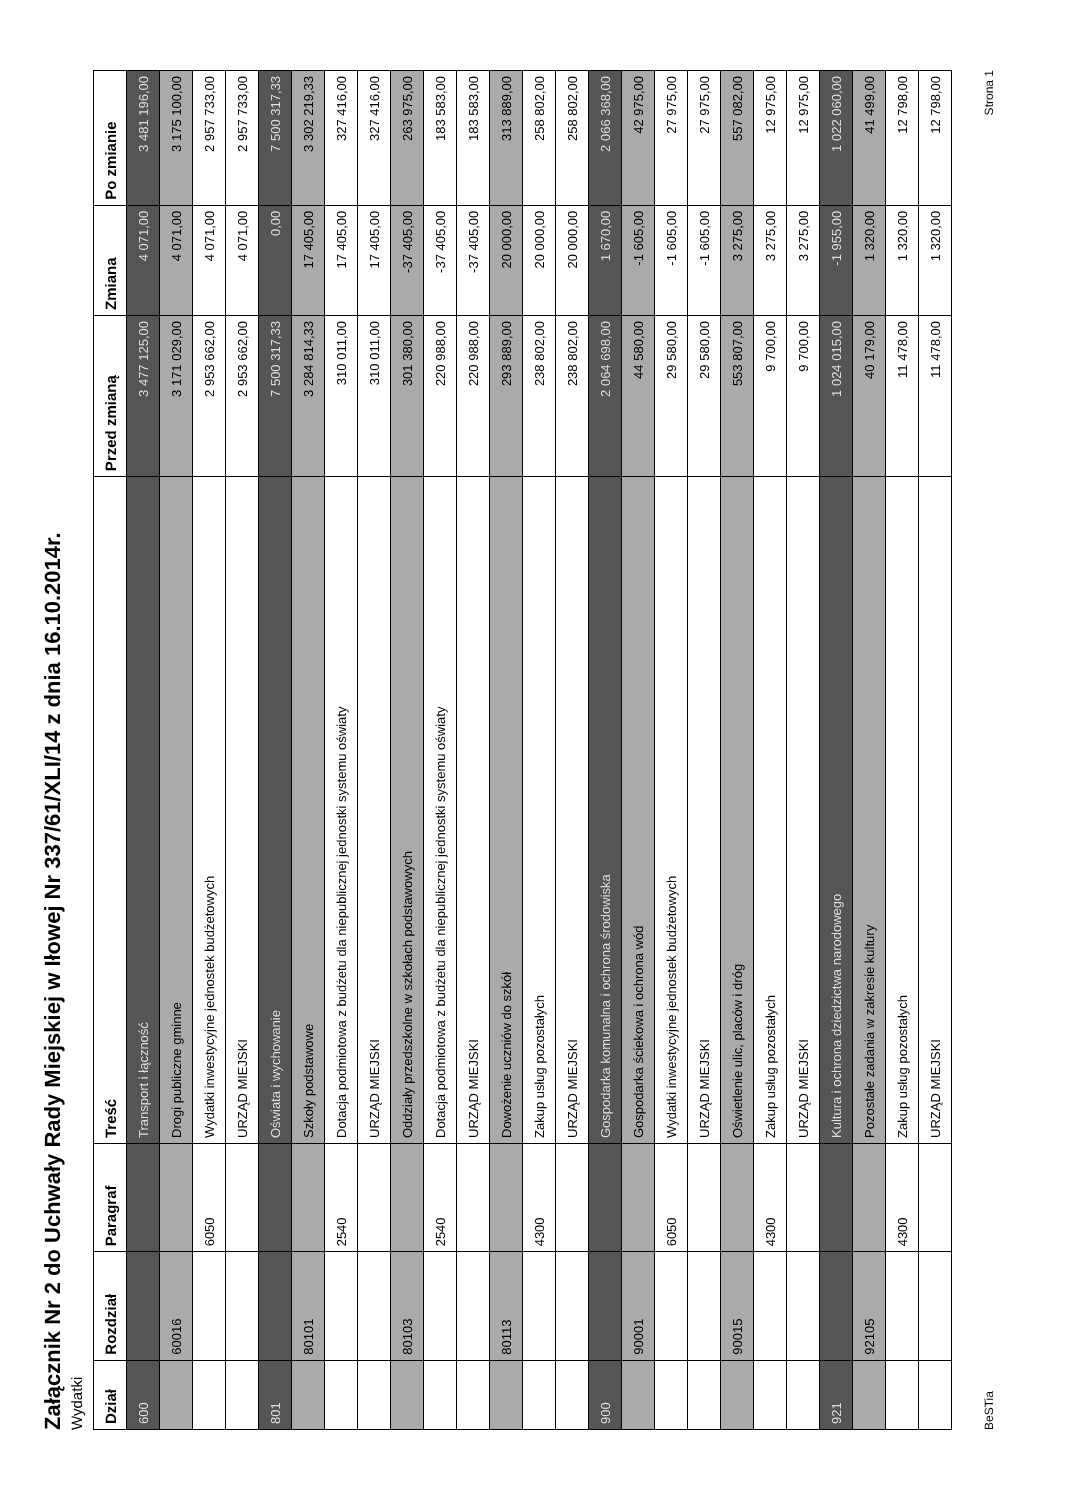Załącznik Nr 2 do Uchwały Rady Miejskiej w Iłowej Nr 337/61/XLI/14 z dnia 16.10.2014r.
Wydatki
| Dział | Rozdział | Paragraf | Treść | Przed zmianą | Zmiana | Po zmianie |
| --- | --- | --- | --- | --- | --- | --- |
| 600 | | | Transport i łączność | 3 477 125,00 | 4 071,00 | 3 481 196,00 |
| | 60016 | | Drogi publiczne gminne | 3 171 029,00 | 4 071,00 | 3 175 100,00 |
| | | 6050 | Wydatki inwestycyjne jednostek budżetowych | 2 953 662,00 | 4 071,00 | 2 957 733,00 |
| | | | URZĄD MIEJSKI | 2 953 662,00 | 4 071,00 | 2 957 733,00 |
| 801 | | | Oświata i wychowanie | 7 500 317,33 | 0,00 | 7 500 317,33 |
| | 80101 | | Szkoły podstawowe | 3 284 814,33 | 17 405,00 | 3 302 219,33 |
| | | 2540 | Dotacja podmiotowa z budżetu dla niepublicznej jednostki systemu oświaty | 310 011,00 | 17 405,00 | 327 416,00 |
| | | | URZĄD MIEJSKI | 310 011,00 | 17 405,00 | 327 416,00 |
| | 80103 | | Oddziały przedszkolne w szkołach podstawowych | 301 380,00 | -37 405,00 | 263 975,00 |
| | | 2540 | Dotacja podmiotowa z budżetu dla niepublicznej jednostki systemu oświaty | 220 988,00 | -37 405,00 | 183 583,00 |
| | | | URZĄD MIEJSKI | 220 988,00 | -37 405,00 | 183 583,00 |
| | 80113 | | Dowożenie uczniów do szkół | 293 889,00 | 20 000,00 | 313 889,00 |
| | | 4300 | Zakup usług pozostałych | 238 802,00 | 20 000,00 | 258 802,00 |
| | | | URZĄD MIEJSKI | 238 802,00 | 20 000,00 | 258 802,00 |
| 900 | | | Gospodarka komunalna i ochrona środowiska | 2 064 698,00 | 1 670,00 | 2 066 368,00 |
| | 90001 | | Gospodarka ściekowa i ochrona wód | 44 580,00 | -1 605,00 | 42 975,00 |
| | | 6050 | Wydatki inwestycyjne jednostek budżetowych | 29 580,00 | -1 605,00 | 27 975,00 |
| | | | URZĄD MIEJSKI | 29 580,00 | -1 605,00 | 27 975,00 |
| | 90015 | | Oświetlenie ulic, placów i dróg | 553 807,00 | 3 275,00 | 557 082,00 |
| | | 4300 | Zakup usług pozostałych | 9 700,00 | 3 275,00 | 12 975,00 |
| | | | URZĄD MIEJSKI | 9 700,00 | 3 275,00 | 12 975,00 |
| 921 | | | Kultura i ochrona dziedzictwa narodowego | 1 024 015,00 | -1 955,00 | 1 022 060,00 |
| | 92105 | | Pozostałe zadania w zakresie kultury | 40 179,00 | 1 320,00 | 41 499,00 |
| | | 4300 | Zakup usług pozostałych | 11 478,00 | 1 320,00 | 12 798,00 |
| | | | URZĄD MIEJSKI | 11 478,00 | 1 320,00 | 12 798,00 |
BeSTia Strona 1